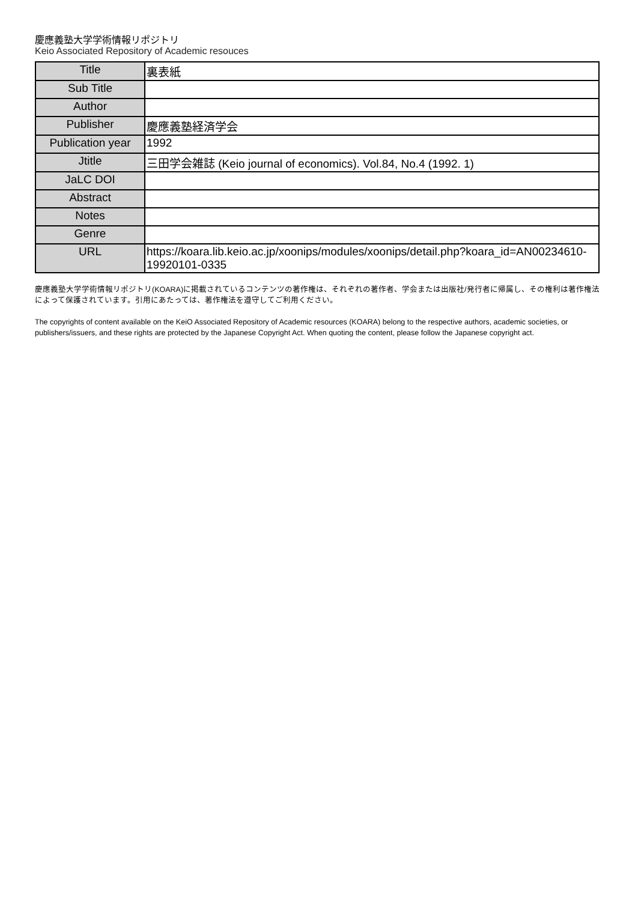慶應義塾大学学術情報リポジトリ
Keio Associated Repository of Academic resouces
| Title | 裏表紙 |
| Sub Title | |
| Author | |
| Publisher | 慶應義塾経済学会 |
| Publication year | 1992 |
| Jtitle | 三田学会雑誌 (Keio journal of economics). Vol.84, No.4 (1992. 1) |
| JaLC DOI | |
| Abstract | |
| Notes | |
| Genre | |
| URL | https://koara.lib.keio.ac.jp/xoonips/modules/xoonips/detail.php?koara_id=AN00234610-19920101-0335 |
慶應義塾大学学術情報リポジトリ(KOARA)に掲載されているコンテンツの著作権は、それぞれの著作者、学会または出版社/発行者に帰属し、その権利は著作権法によって保護されています。引用にあたっては、著作権法を遵守してご利用ください。
The copyrights of content available on the KeiO Associated Repository of Academic resources (KOARA) belong to the respective authors, academic societies, or publishers/issuers, and these rights are protected by the Japanese Copyright Act. When quoting the content, please follow the Japanese copyright act.